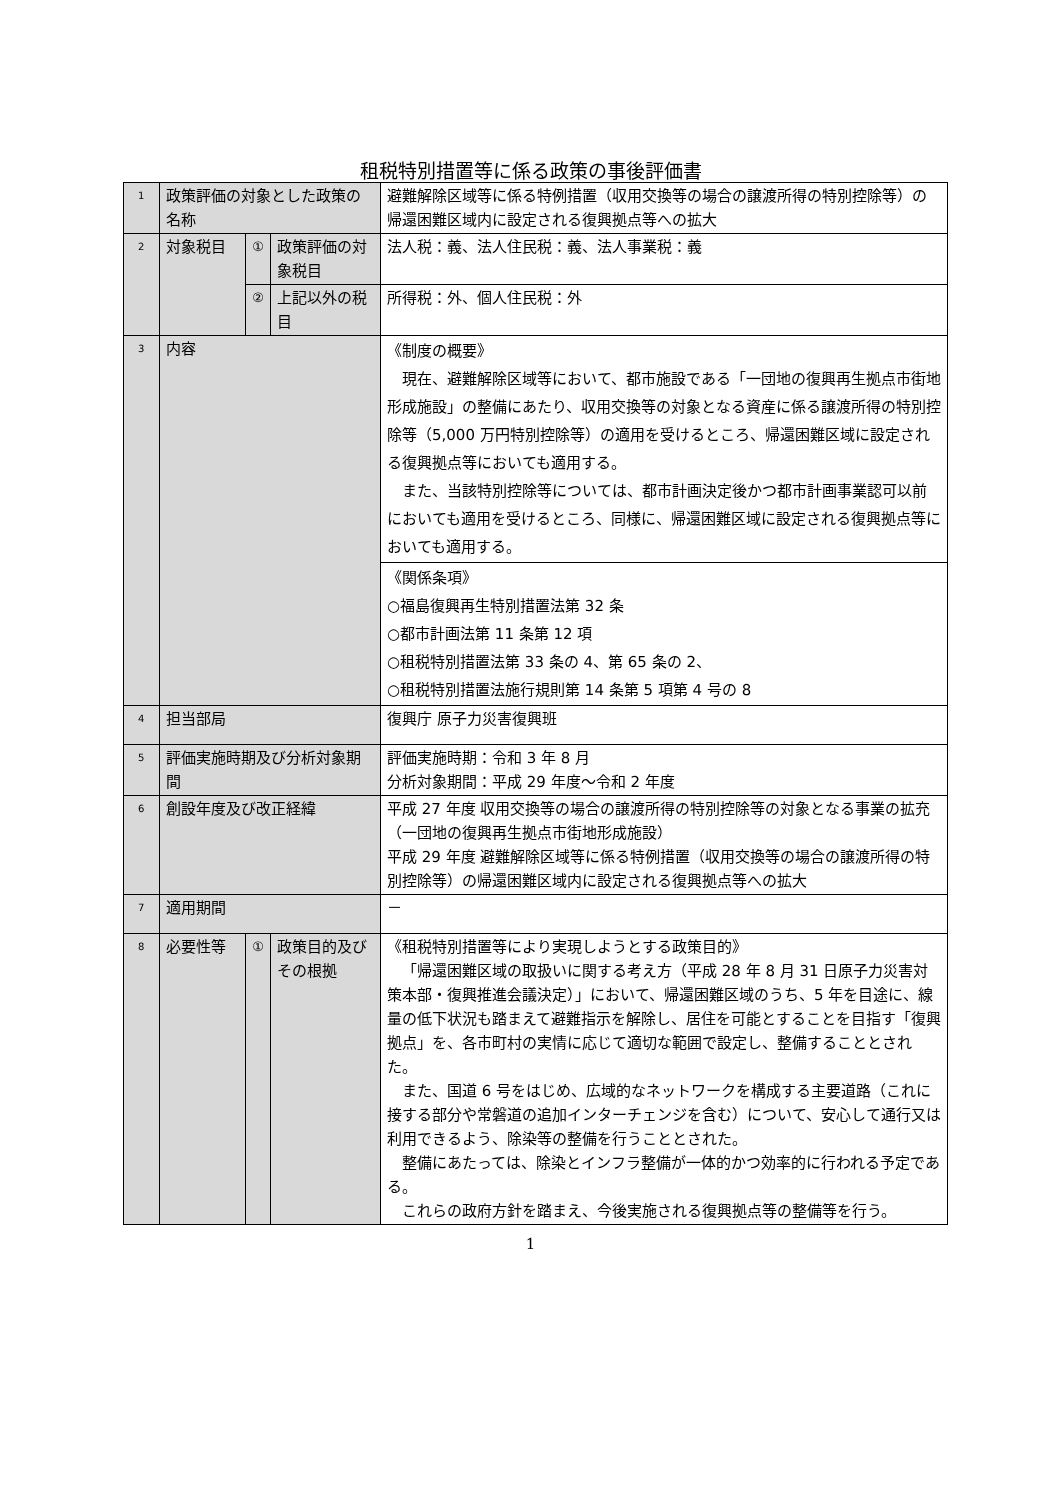租税特別措置等に係る政策の事後評価書
| 1 | 政策評価の対象とした政策の名称 | | | 避難解除区域等に係る特例措置（収用交換等の場合の譲渡所得の特別控除等）の帰還困難区域内に設定される復興拠点等への拡大 |
| 2 | 対象税目 | ① | 政策評価の対象税目 | 法人税：義、法人住民税：義、法人事業税：義 |
| | | ② | 上記以外の税目 | 所得税：外、個人住民税：外 |
| 3 | 内容 | | | 《制度の概要》 現在、避難解除区域等において、都市施設である「一団地の復興再生拠点市街地形成施設」の整備にあたり、収用交換等の対象となる資産に係る譲渡所得の特別控除等（5,000 万円特別控除等）の適用を受けるところ、帰還困難区域に設定される復興拠点等においても適用する。 また、当該特別控除等については、都市計画決定後かつ都市計画事業認可以前においても適用を受けるところ、同様に、帰還困難区域に設定される復興拠点等においても適用する。 |
| | | | | 《関係条項》 ○福島復興再生特別措置法第 32 条 ○都市計画法第 11 条第 12 項 ○租税特別措置法第 33 条の 4、第 65 条の 2、 ○租税特別措置法施行規則第 14 条第 5 項第 4 号の 8 |
| 4 | 担当部局 | | | 復興庁 原子力災害復興班 |
| 5 | 評価実施時期及び分析対象期間 | | | 評価実施時期：令和 3 年 8 月 分析対象期間：平成 29 年度～令和 2 年度 |
| 6 | 創設年度及び改正経緯 | | | 平成 27 年度 収用交換等の場合の譲渡所得の特別控除等の対象となる事業の拡充（一団地の復興再生拠点市街地形成施設） 平成 29 年度 避難解除区域等に係る特例措置（収用交換等の場合の譲渡所得の特別控除等）の帰還困難区域内に設定される復興拠点等への拡大 |
| 7 | 適用期間 | | | － |
| 8 | 必要性等 | ① | 政策目的及びその根拠 | 《租税特別措置等により実現しようとする政策目的》 「帰還困難区域の取扱いに関する考え方（平成 28 年 8 月 31 日原子力災害対策本部・復興推進会議決定）」において、帰還困難区域のうち、5 年を目途に、線量の低下状況も踏まえて避難指示を解除し、居住を可能とすることを目指す「復興拠点」を、各市町村の実情に応じて適切な範囲で設定し、整備することとされた。 また、国道 6 号をはじめ、広域的なネットワークを構成する主要道路（これに接する部分や常磐道の追加インターチェンジを含む）について、安心して通行又は利用できるよう、除染等の整備を行うこととされた。 整備にあたっては、除染とインフラ整備が一体的かつ効率的に行われる予定である。 これらの政府方針を踏まえ、今後実施される復興拠点等の整備等を行う。 |
1